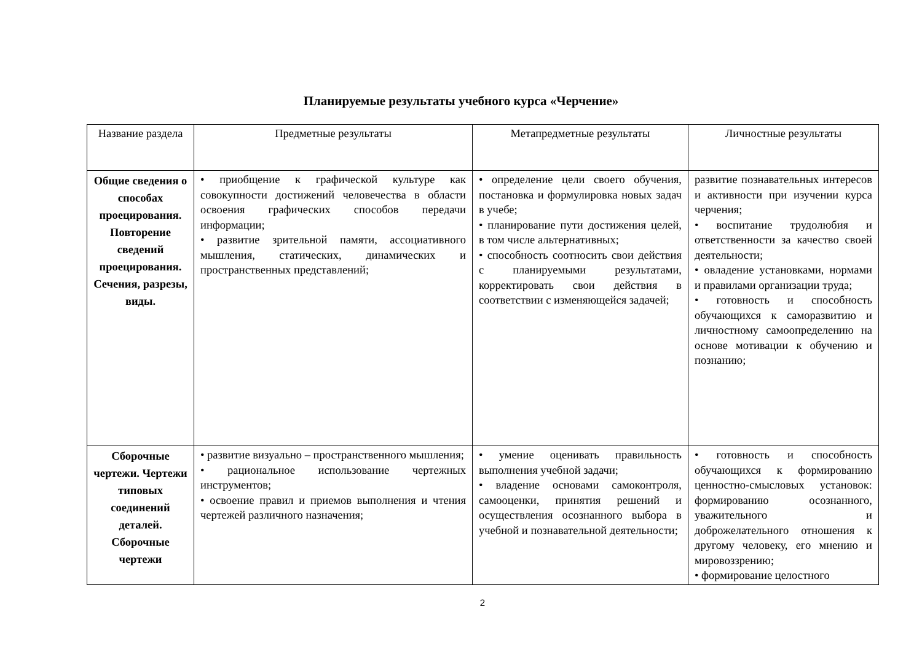Планируемые результаты учебного курса «Черчение»
| Название раздела | Предметные результаты | Метапредметные результаты | Личностные результаты |
| --- | --- | --- | --- |
| Общие сведения о способах проецирования. Повторение сведений проецирования. Сечения, разрезы, виды. | • приобщение к графической культуре как совокупности достижений человечества в области освоения графических способов передачи информации; • развитие зрительной памяти, ассоциативного мышления, статических, динамических и пространственных представлений; | • определение цели своего обучения, постановка и формулировка новых задач в учебе; • планирование пути достижения целей, в том числе альтернативных; • способность соотносить свои действия с планируемыми результатами, корректировать свои действия в соответствии с изменяющейся задачей; | развитие познавательных интересов и активности при изучении курса черчения; • воспитание трудолюбия и ответственности за качество своей деятельности; • овладение установками, нормами и правилами организации труда; • готовность и способность обучающихся к саморазвитию и личностному самоопределению на основе мотивации к обучению и познанию; |
| Сборочные чертежи. Чертежи типовых соединений деталей. Сборочные чертежи | • развитие визуально – пространственного мышления; • рациональное использование чертежных инструментов; • освоение правил и приемов выполнения и чтения чертежей различного назначения; | • умение оценивать правильность выполнения учебной задачи; • владение основами самоконтроля, самооценки, принятия решений и осуществления осознанного выбора в учебной и познавательной деятельности; | • готовность и способность обучающихся к формированию ценностно-смысловых установок: формированию осознанного, уважительного и доброжелательного отношения к другому человеку, его мнению и мировоззрению; • формирование целостного |
2